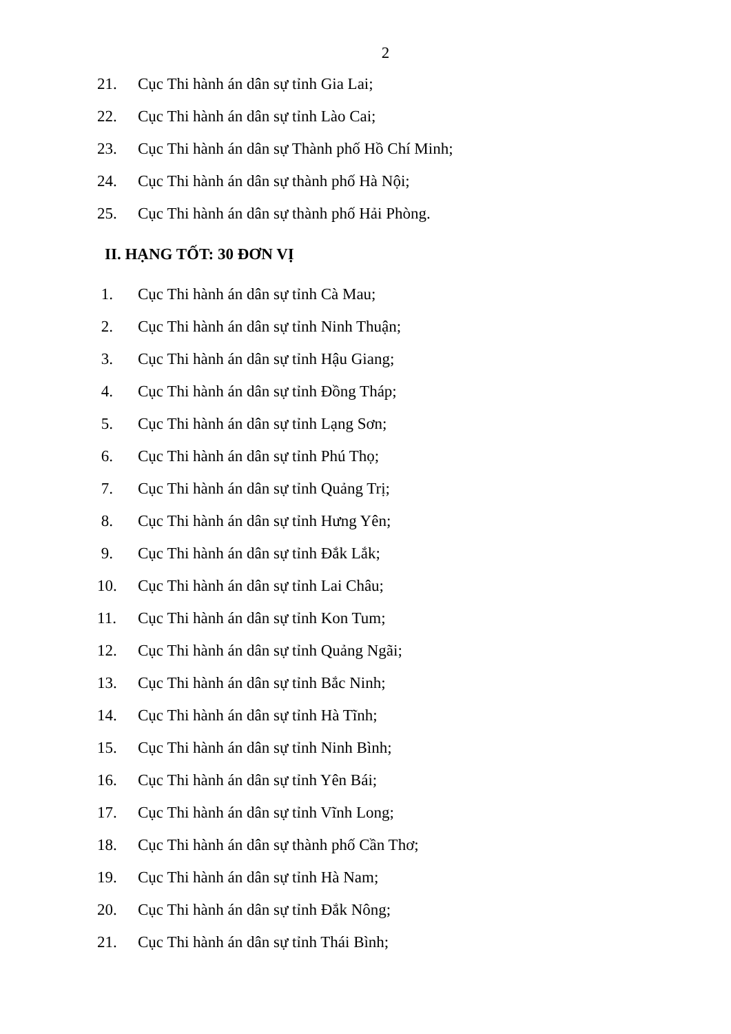2
21. Cục Thi hành án dân sự tỉnh Gia Lai;
22. Cục Thi hành án dân sự tỉnh Lào Cai;
23. Cục Thi hành án dân sự Thành phố Hồ Chí Minh;
24. Cục Thi hành án dân sự thành phố Hà Nội;
25. Cục Thi hành án dân sự thành phố Hải Phòng.
II. HẠNG TỐT: 30 ĐƠN VỊ
1. Cục Thi hành án dân sự tỉnh Cà Mau;
2. Cục Thi hành án dân sự tỉnh Ninh Thuận;
3. Cục Thi hành án dân sự tỉnh Hậu Giang;
4. Cục Thi hành án dân sự tỉnh Đồng Tháp;
5. Cục Thi hành án dân sự tỉnh Lạng Sơn;
6. Cục Thi hành án dân sự tỉnh Phú Thọ;
7. Cục Thi hành án dân sự tỉnh Quảng Trị;
8. Cục Thi hành án dân sự tỉnh Hưng Yên;
9. Cục Thi hành án dân sự tỉnh Đắk Lắk;
10. Cục Thi hành án dân sự tỉnh Lai Châu;
11. Cục Thi hành án dân sự tỉnh Kon Tum;
12. Cục Thi hành án dân sự tỉnh Quảng Ngãi;
13. Cục Thi hành án dân sự tỉnh Bắc Ninh;
14. Cục Thi hành án dân sự tỉnh Hà Tĩnh;
15. Cục Thi hành án dân sự tỉnh Ninh Bình;
16. Cục Thi hành án dân sự tỉnh Yên Bái;
17. Cục Thi hành án dân sự tỉnh Vĩnh Long;
18. Cục Thi hành án dân sự thành phố Cần Thơ;
19. Cục Thi hành án dân sự tỉnh Hà Nam;
20. Cục Thi hành án dân sự tỉnh Đắk Nông;
21. Cục Thi hành án dân sự tỉnh Thái Bình;